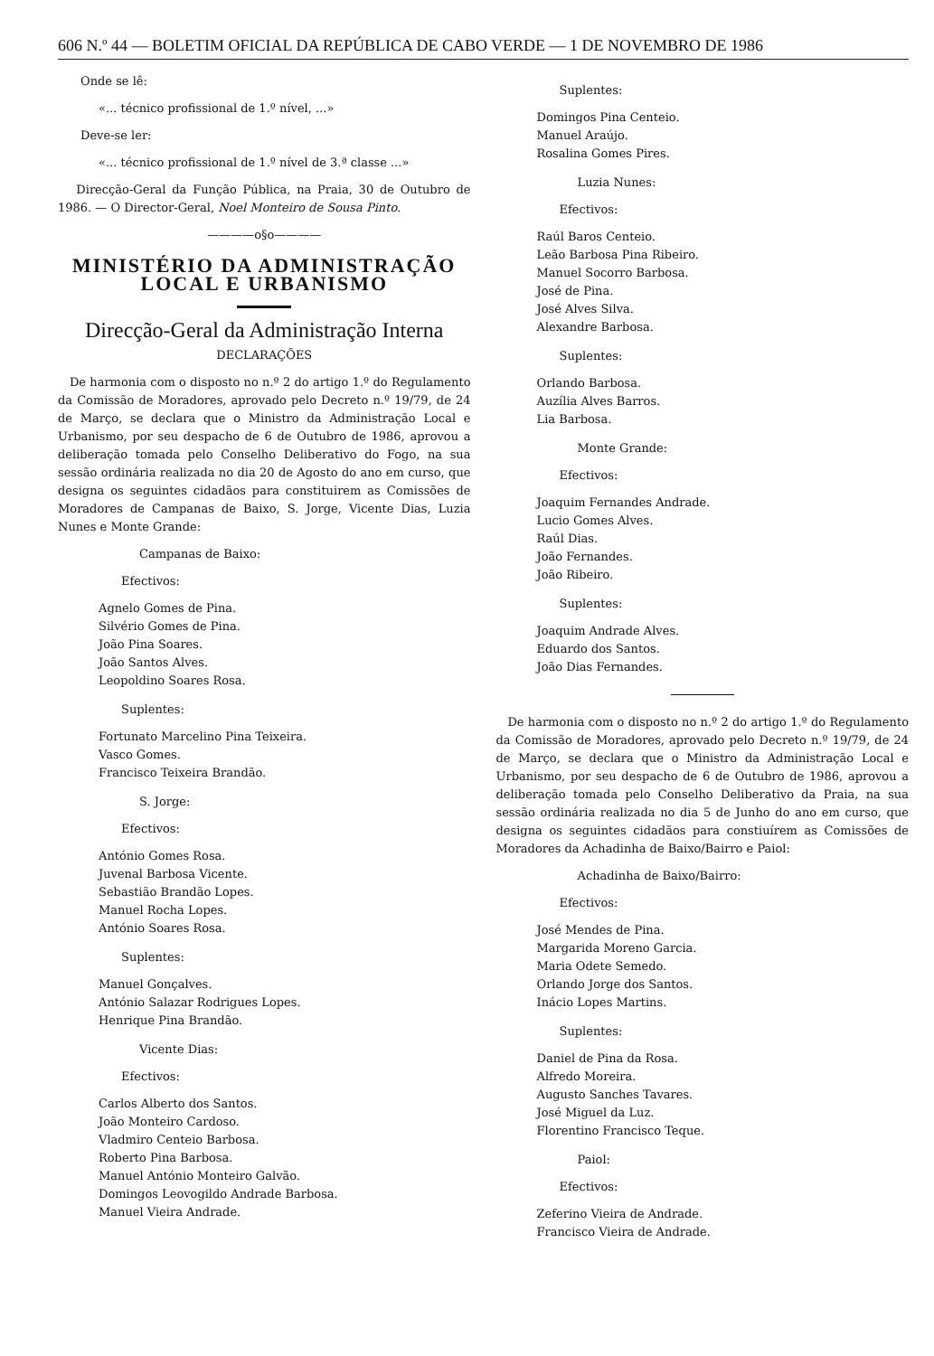606 N.º 44 — BOLETIM OFICIAL DA REPÚBLICA DE CABO VERDE — 1 DE NOVEMBRO DE 1986
Onde se lê:
«... técnico profissional de 1.º nível, ...»
Deve-se ler:
«... técnico profissional de 1.º nível de 3.ª classe ...»
Direcção-Geral da Função Pública, na Praia, 30 de Outubro de 1986. — O Director-Geral, Noel Monteiro de Sousa Pinto.
————o§o————
MINISTÉRIO DA ADMINISTRAÇÃO LOCAL E URBANISMO
Direcção-Geral da Administração Interna
DECLARAÇÕES
De harmonia com o disposto no n.º 2 do artigo 1.º do Regulamento da Comissão de Moradores, aprovado pelo Decreto n.º 19/79, de 24 de Março, se declara que o Ministro da Administração Local e Urbanismo, por seu despacho de 6 de Outubro de 1986, aprovou a deliberação tomada pelo Conselho Deliberativo do Fogo, na sua sessão ordinária realizada no dia 20 de Agosto do ano em curso, que designa os seguintes cidadãos para constituirem as Comissões de Moradores de Campanas de Baixo, S. Jorge, Vicente Dias, Luzia Nunes e Monte Grande:
Campanas de Baixo:
Efectivos:
Agnelo Gomes de Pina.
Silvério Gomes de Pina.
João Pina Soares.
João Santos Alves.
Leopoldino Soares Rosa.
Suplentes:
Fortunato Marcelino Pina Teixeira.
Vasco Gomes.
Francisco Teixeira Brandão.
S. Jorge:
Efectivos:
António Gomes Rosa.
Juvenal Barbosa Vicente.
Sebastião Brandão Lopes.
Manuel Rocha Lopes.
António Soares Rosa.
Suplentes:
Manuel Gonçalves.
António Salazar Rodrigues Lopes.
Henrique Pina Brandão.
Vicente Dias:
Efectivos:
Carlos Alberto dos Santos.
João Monteiro Cardoso.
Vladmiro Centeio Barbosa.
Roberto Pina Barbosa.
Manuel António Monteiro Galvão.
Domingos Leovogildo Andrade Barbosa.
Manuel Vieira Andrade.
Suplentes:
Domingos Pina Centeio.
Manuel Araújo.
Rosalina Gomes Pires.
Luzia Nunes:
Efectivos:
Raúl Baros Centeio.
Leão Barbosa Pina Ribeiro.
Manuel Socorro Barbosa.
José de Pina.
José Alves Silva.
Alexandre Barbosa.
Suplentes:
Orlando Barbosa.
Auzília Alves Barros.
Lia Barbosa.
Monte Grande:
Efectivos:
Joaquim Fernandes Andrade.
Lucio Gomes Alves.
Raúl Dias.
João Fernandes.
João Ribeiro.
Suplentes:
Joaquim Andrade Alves.
Eduardo dos Santos.
João Dias Fernandes.
De harmonia com o disposto no n.º 2 do artigo 1.º do Regulamento da Comissão de Moradores, aprovado pelo Decreto n.º 19/79, de 24 de Março, se declara que o Ministro da Administração Local e Urbanismo, por seu despacho de 6 de Outubro de 1986, aprovou a deliberação tomada pelo Conselho Deliberativo da Praia, na sua sessão ordinária realizada no dia 5 de Junho do ano em curso, que designa os seguintes cidadãos para constiuírem as Comissões de Moradores da Achadinha de Baixo/Bairro e Paiol:
Achadinha de Baixo/Bairro:
Efectivos:
José Mendes de Pina.
Margarida Moreno Garcia.
Maria Odete Semedo.
Orlando Jorge dos Santos.
Inácio Lopes Martins.
Suplentes:
Daniel de Pina da Rosa.
Alfredo Moreira.
Augusto Sanches Tavares.
José Miguel da Luz.
Florentino Francisco Teque.
Paiol:
Efectivos:
Zeferino Vieira de Andrade.
Francisco Vieira de Andrade.